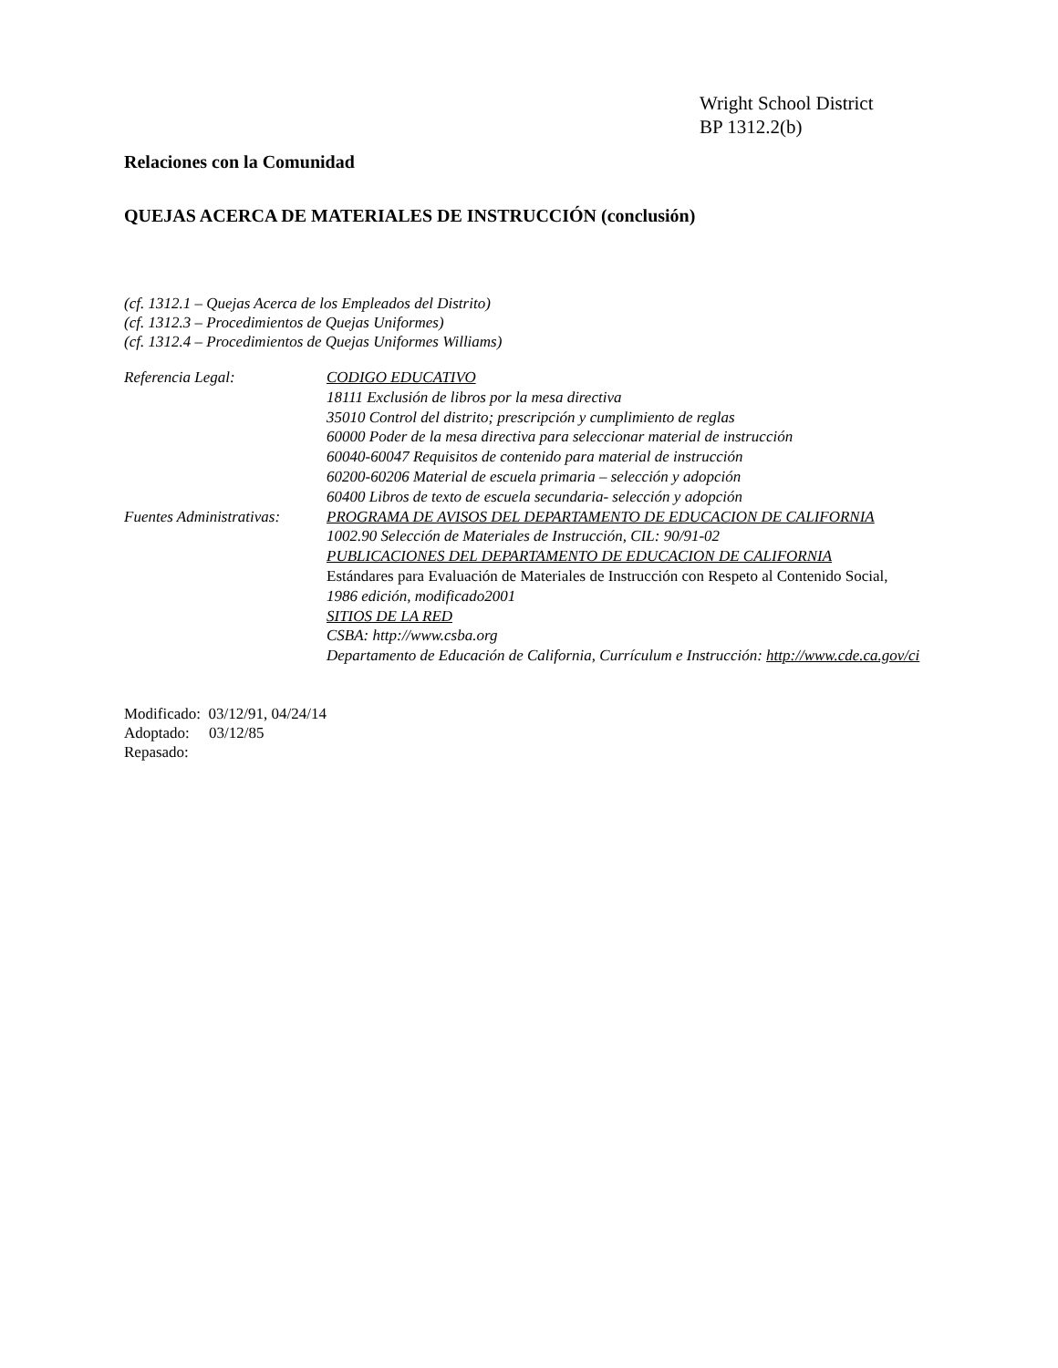Wright School District
BP 1312.2(b)
Relaciones con la Comunidad
QUEJAS ACERCA DE MATERIALES DE INSTRUCCIÓN (conclusión)
(cf. 1312.1 – Quejas Acerca de los Empleados del Distrito)
(cf. 1312.3 – Procedimientos de Quejas Uniformes)
(cf. 1312.4 – Procedimientos de Quejas Uniformes Williams)
Referencia Legal:
CODIGO EDUCATIVO
18111 Exclusión de libros por la mesa directiva
35010 Control del distrito; prescripción y cumplimiento de reglas
60000 Poder de la mesa directiva para seleccionar material de instrucción
60040-60047 Requisitos de contenido para material de instrucción
60200-60206 Material de escuela primaria – selección y adopción
60400 Libros de texto de escuela secundaria- selección y adopción
Fuentes Administrativas:
PROGRAMA DE AVISOS DEL DEPARTAMENTO DE EDUCACION DE CALIFORNIA
1002.90 Selección de Materiales de Instrucción, CIL: 90/91-02
PUBLICACIONES DEL DEPARTAMENTO DE EDUCACION DE CALIFORNIA
Estándares para Evaluación de Materiales de Instrucción con Respeto al Contenido Social,
1986 edición, modificado2001
SITIOS DE LA RED
CSBA: http://www.csba.org
Departamento de Educación de California, Currículum e Instrucción: http://www.cde.ca.gov/ci
Modificado: 03/12/91, 04/24/14
Adoptado: 03/12/85
Repasado: